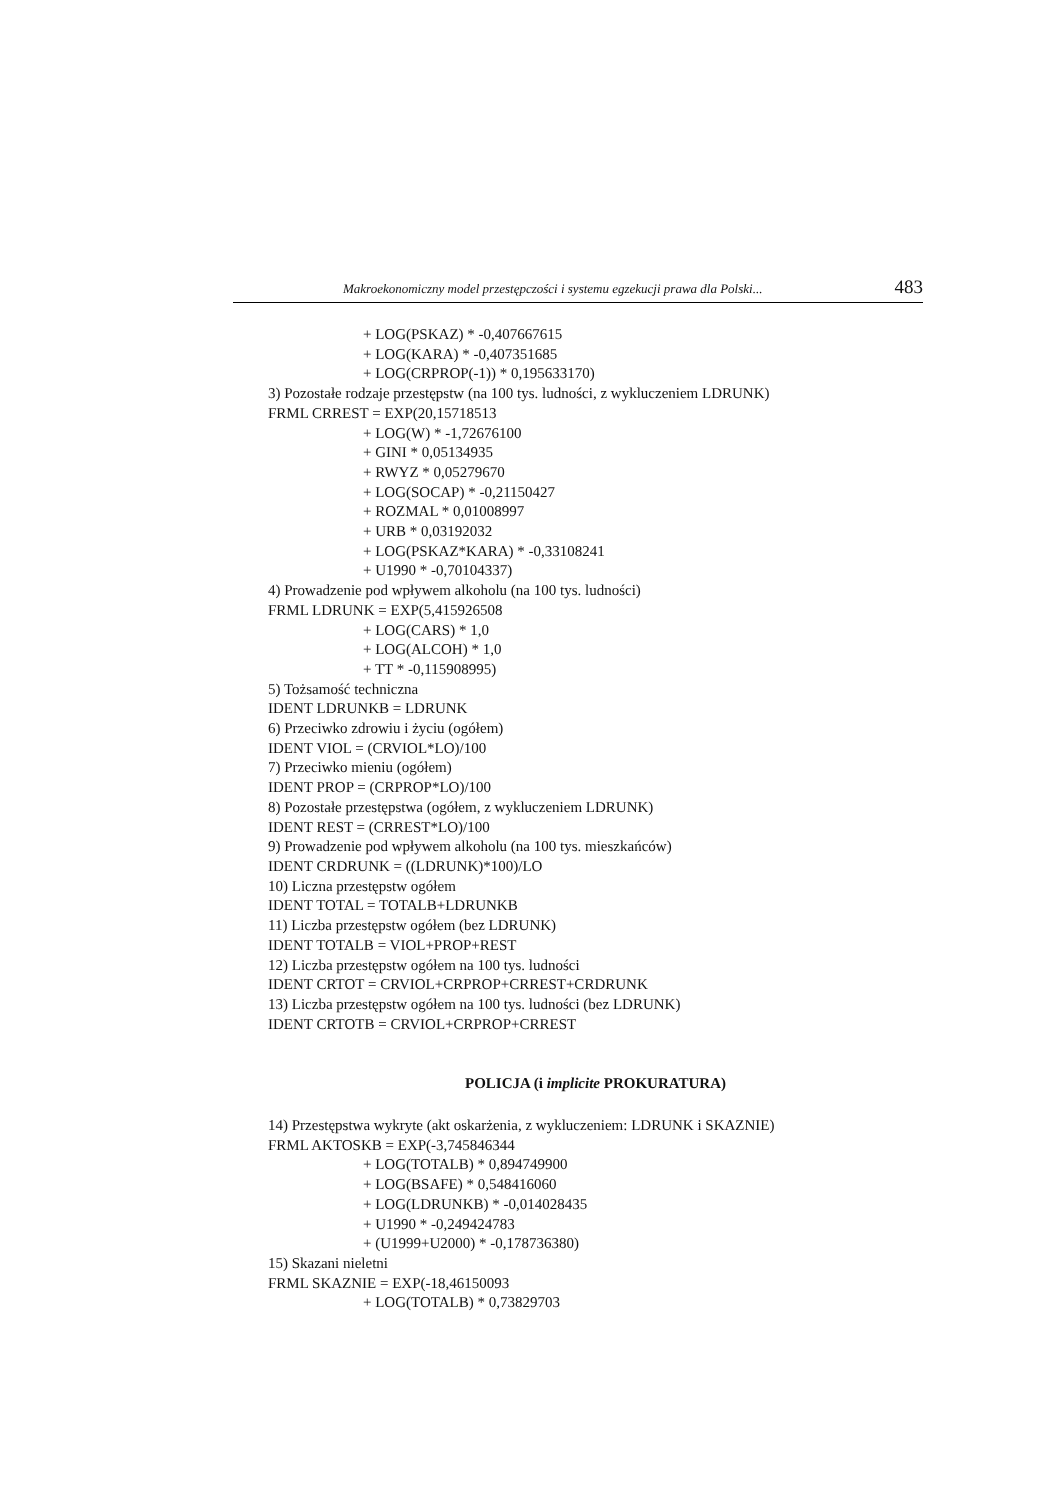Makroekonomiczny model przestępczości i systemu egzekucji prawa dla Polski... 483
+ LOG(PSKAZ) * -0,407667615
+ LOG(KARA) * -0,407351685
+ LOG(CRPROP(-1)) * 0,195633170)
3) Pozostałe rodzaje przestępstw (na 100 tys. ludności, z wykluczeniem LDRUNK)
FRML CRREST = EXP(20,15718513
+ LOG(W) * -1,72676100
+ GINI * 0,05134935
+ RWYZ * 0,05279670
+ LOG(SOCAP) * -0,21150427
+ ROZMAL * 0,01008997
+ URB * 0,03192032
+ LOG(PSKAZ*KARA) * -0,33108241
+ U1990 * -0,70104337)
4) Prowadzenie pod wpływem alkoholu (na 100 tys. ludności)
FRML LDRUNK = EXP(5,415926508
+ LOG(CARS) * 1,0
+ LOG(ALCOH) * 1,0
+ TT * -0,115908995)
5) Tożsamość techniczna
IDENT LDRUNKB = LDRUNK
6) Przeciwko zdrowiu i życiu (ogółem)
IDENT VIOL = (CRVIOL*LO)/100
7) Przeciwko mieniu (ogółem)
IDENT PROP = (CRPROP*LO)/100
8) Pozostałe przestępstwa (ogółem, z wykluczeniem LDRUNK)
IDENT REST = (CRREST*LO)/100
9) Prowadzenie pod wpływem alkoholu (na 100 tys. mieszkańców)
IDENT CRDRUNK = ((LDRUNK)*100)/LO
10) Liczna przestępstw ogółem
IDENT TOTAL = TOTALB+LDRUNKB
11) Liczba przestępstw ogółem (bez LDRUNK)
IDENT TOTALB = VIOL+PROP+REST
12) Liczba przestępstw ogółem na 100 tys. ludności
IDENT CRTOT = CRVIOL+CRPROP+CRREST+CRDRUNK
13) Liczba przestępstw ogółem na 100 tys. ludności (bez LDRUNK)
IDENT CRTOTB = CRVIOL+CRPROP+CRREST
POLICJA (i implicite PROKURATURA)
14) Przestępstwa wykryte (akt oskarżenia, z wykluczeniem: LDRUNK i SKAZNIE)
FRML AKTOSKB = EXP(-3,745846344
+ LOG(TOTALB) * 0,894749900
+ LOG(BSAFE) * 0,548416060
+ LOG(LDRUNKB) * -0,014028435
+ U1990 * -0,249424783
+ (U1999+U2000) * -0,178736380)
15) Skazani nieletni
FRML SKAZNIE = EXP(-18,46150093
+ LOG(TOTALB) * 0,73829703